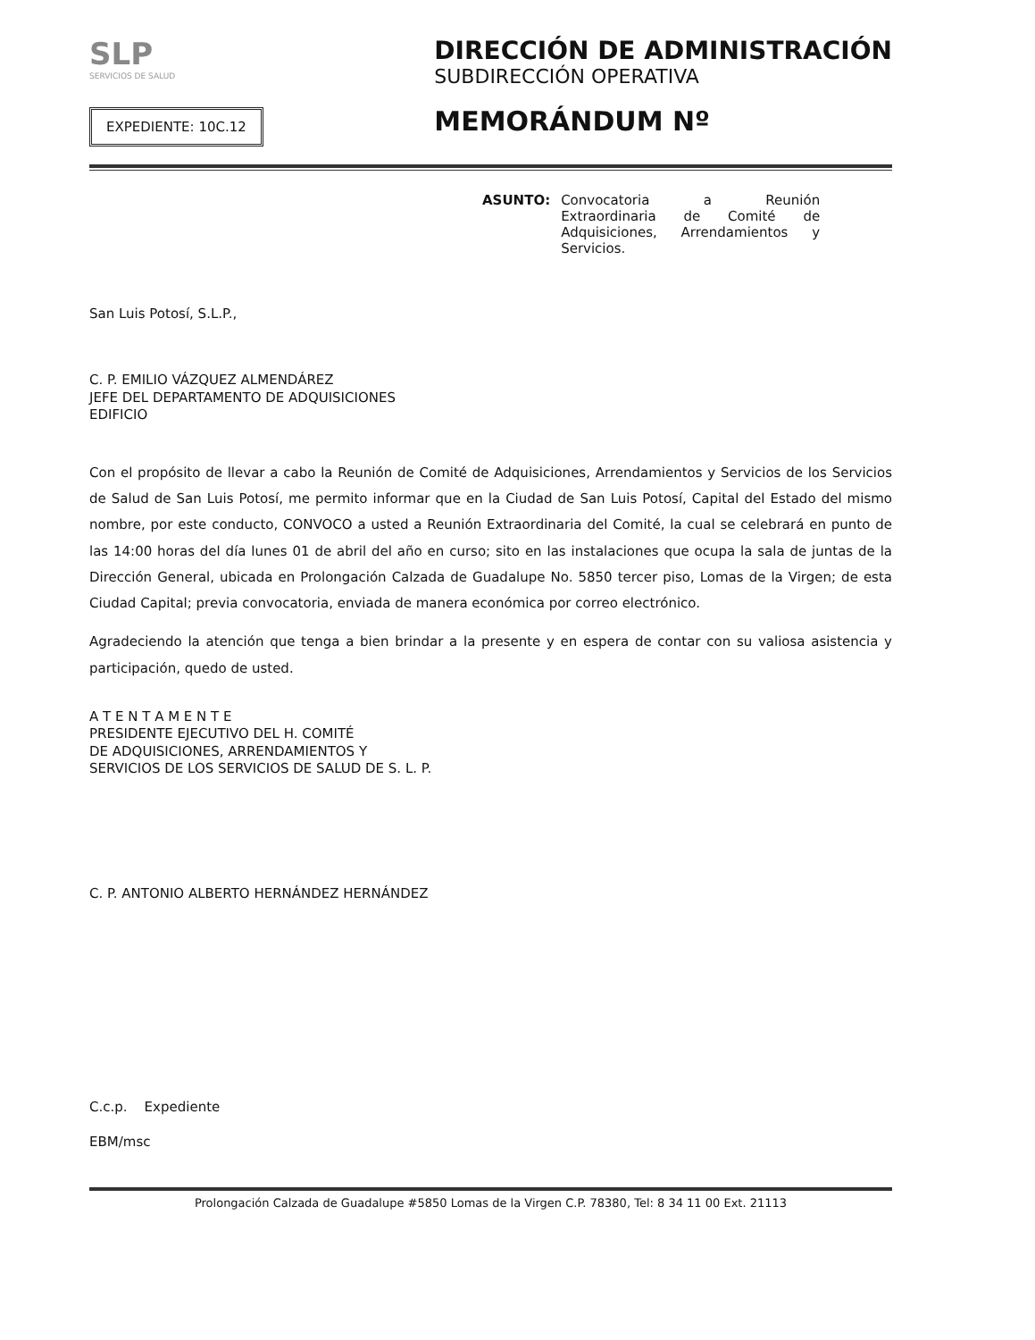SLP
SERVICIOS DE SALUD
EXPEDIENTE: 10C.12
DIRECCIÓN DE ADMINISTRACIÓN
SUBDIRECCIÓN OPERATIVA
MEMORÁNDUM Nº
ASUNTO: Convocatoria a Reunión Extraordinaria de Comité de Adquisiciones, Arrendamientos y Servicios.
San Luis Potosí, S.L.P.,
C. P. EMILIO VÁZQUEZ ALMENDÁREZ
JEFE DEL DEPARTAMENTO DE ADQUISICIONES
EDIFICIO
Con el propósito de llevar a cabo la Reunión de Comité de Adquisiciones, Arrendamientos y Servicios de los Servicios de Salud de San Luis Potosí, me permito informar que en la Ciudad de San Luis Potosí, Capital del Estado del mismo nombre, por este conducto, CONVOCO a usted a Reunión Extraordinaria del Comité, la cual se celebrará en punto de las 14:00 horas del día lunes 01 de abril del año en curso; sito en las instalaciones que ocupa la sala de juntas de la Dirección General, ubicada en Prolongación Calzada de Guadalupe No. 5850 tercer piso, Lomas de la Virgen; de esta Ciudad Capital; previa convocatoria, enviada de manera económica por correo electrónico.
Agradeciendo la atención que tenga a bien brindar a la presente y en espera de contar con su valiosa asistencia y participación, quedo de usted.
A T E N T A M E N T E
PRESIDENTE EJECUTIVO DEL H. COMITÉ
DE ADQUISICIONES, ARRENDAMIENTOS Y
SERVICIOS DE LOS SERVICIOS DE SALUD DE S. L. P.
C. P. ANTONIO ALBERTO HERNÁNDEZ HERNÁNDEZ
C.c.p. Expediente
EBM/msc
Prolongación Calzada de Guadalupe #5850 Lomas de la Virgen C.P. 78380, Tel: 8 34 11 00 Ext. 21113